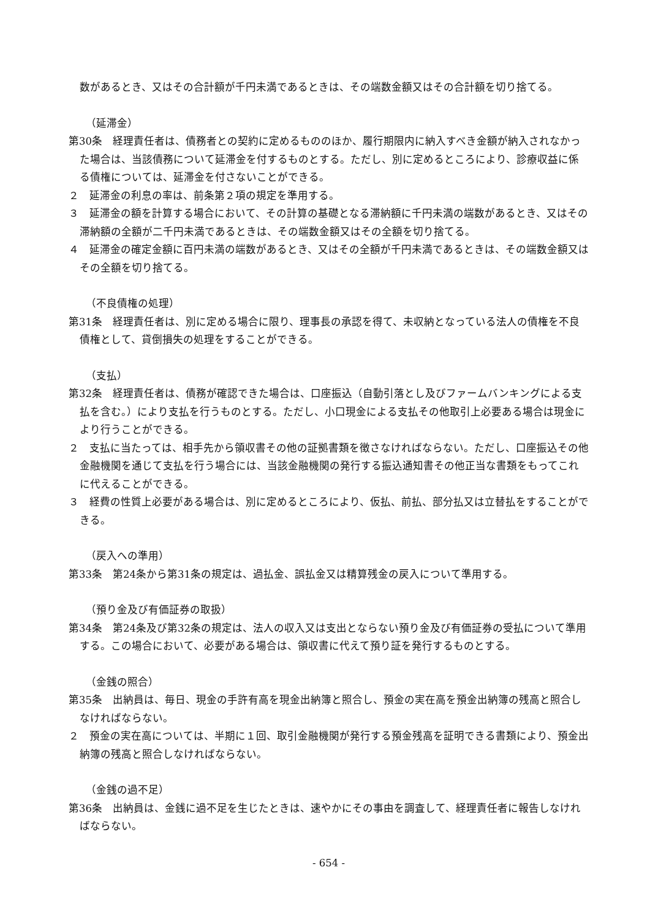数があるとき、又はその合計額が千円未満であるときは、その端数金額又はその合計額を切り捨てる。
（延滞金）
第30条　経理責任者は、債務者との契約に定めるもののほか、履行期限内に納入すべき金額が納入されなかった場合は、当該債務について延滞金を付するものとする。ただし、別に定めるところにより、診療収益に係る債権については、延滞金を付さないことができる。
２　延滞金の利息の率は、前条第２項の規定を準用する。
３　延滞金の額を計算する場合において、その計算の基礎となる滞納額に千円未満の端数があるとき、又はその滞納額の全額が二千円未満であるときは、その端数金額又はその全額を切り捨てる。
４　延滞金の確定金額に百円未満の端数があるとき、又はその全額が千円未満であるときは、その端数金額又はその全額を切り捨てる。
（不良債権の処理）
第31条　経理責任者は、別に定める場合に限り、理事長の承認を得て、未収納となっている法人の債権を不良債権として、貸倒損失の処理をすることができる。
（支払）
第32条　経理責任者は、債務が確認できた場合は、口座振込（自動引落とし及びファームバンキングによる支払を含む。）により支払を行うものとする。ただし、小口現金による支払その他取引上必要ある場合は現金により行うことができる。
２　支払に当たっては、相手先から領収書その他の証拠書類を徴さなければならない。ただし、口座振込その他金融機関を通じて支払を行う場合には、当該金融機関の発行する振込通知書その他正当な書類をもってこれに代えることができる。
３　経費の性質上必要がある場合は、別に定めるところにより、仮払、前払、部分払又は立替払をすることができる。
（戻入への準用）
第33条　第24条から第31条の規定は、過払金、誤払金又は精算残金の戻入について準用する。
（預り金及び有価証券の取扱）
第34条　第24条及び第32条の規定は、法人の収入又は支出とならない預り金及び有価証券の受払について準用する。この場合において、必要がある場合は、領収書に代えて預り証を発行するものとする。
（金銭の照合）
第35条　出納員は、毎日、現金の手許有高を現金出納簿と照合し、預金の実在高を預金出納簿の残高と照合しなければならない。
２　預金の実在高については、半期に１回、取引金融機関が発行する預金残高を証明できる書類により、預金出納簿の残高と照合しなければならない。
（金銭の過不足）
第36条　出納員は、金銭に過不足を生じたときは、速やかにその事由を調査して、経理責任者に報告しなければならない。
- 654 -